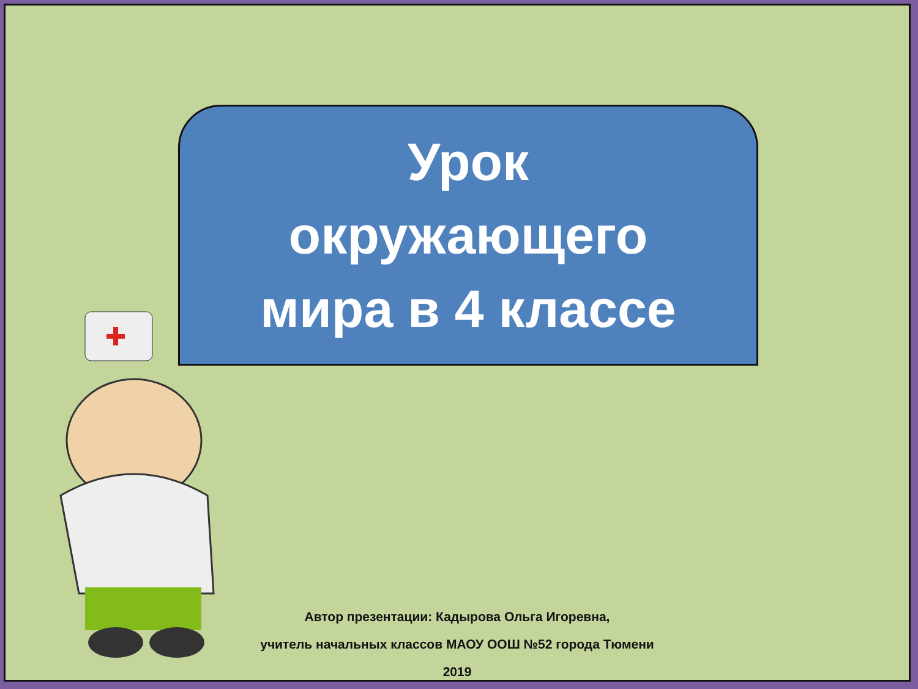Урок
окружающего
мира в 4 классе
Автор презентации: Кадырова Ольга Игоревна,
учитель начальных классов МАОУ ООШ №52 города Тюмени
2019